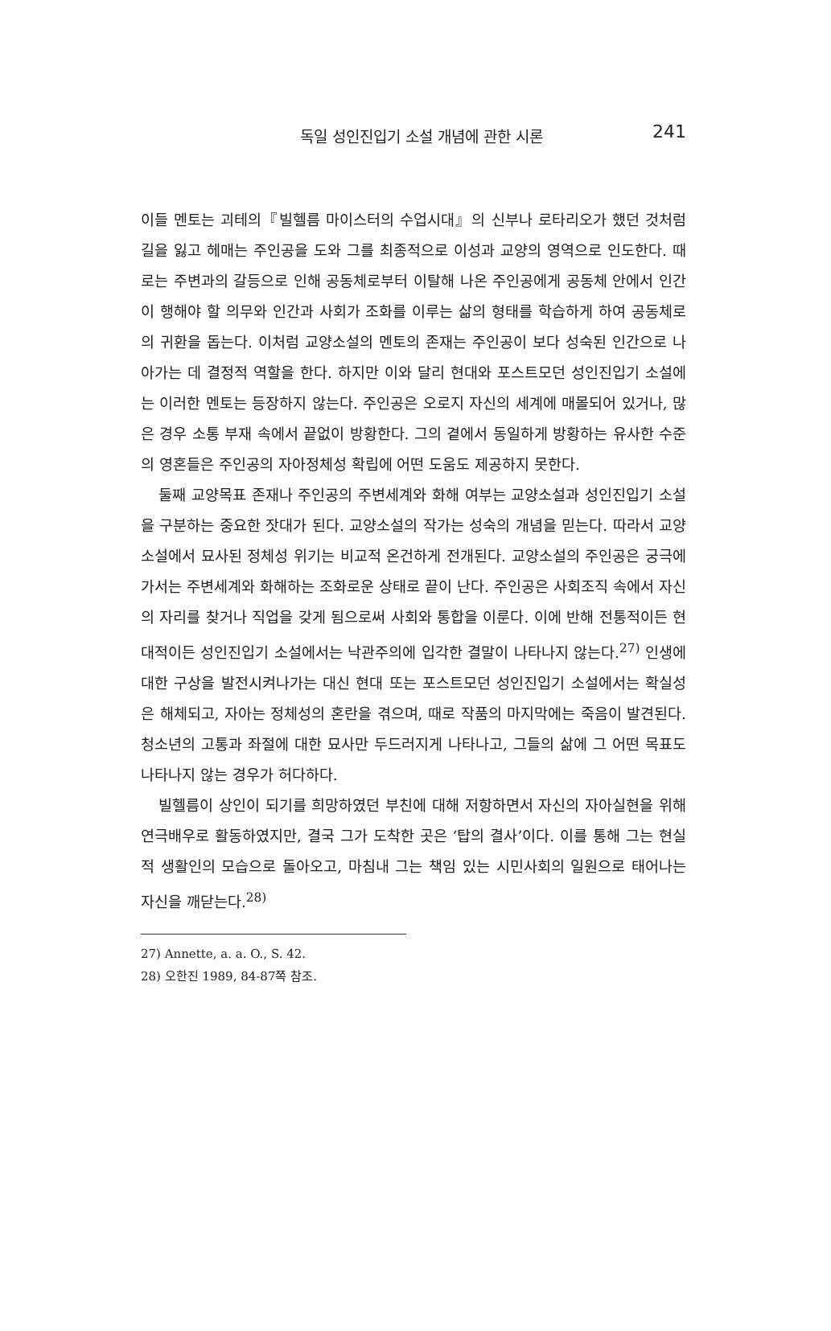독일 성인진입기 소설 개념에 관한 시론 241
이들 멘토는 괴테의『빌헬름 마이스터의 수업시대』의 신부나 로타리오가 했던 것처럼 길을 잃고 헤매는 주인공을 도와 그를 최종적으로 이성과 교양의 영역으로 인도한다. 때로는 주변과의 갈등으로 인해 공동체로부터 이탈해 나온 주인공에게 공동체 안에서 인간이 행해야 할 의무와 인간과 사회가 조화를 이루는 삶의 형태를 학습하게 하여 공동체로의 귀환을 돕는다. 이처럼 교양소설의 멘토의 존재는 주인공이 보다 성숙된 인간으로 나아가는 데 결정적 역할을 한다. 하지만 이와 달리 현대와 포스트모던 성인진입기 소설에는 이러한 멘토는 등장하지 않는다. 주인공은 오로지 자신의 세계에 매몰되어 있거나, 많은 경우 소통 부재 속에서 끝없이 방황한다. 그의 곁에서 동일하게 방황하는 유사한 수준의 영혼들은 주인공의 자아정체성 확립에 어떤 도움도 제공하지 못한다.
둘째 교양목표 존재나 주인공의 주변세계와 화해 여부는 교양소설과 성인진입기 소설을 구분하는 중요한 잣대가 된다. 교양소설의 작가는 성숙의 개념을 믿는다. 따라서 교양소설에서 묘사된 정체성 위기는 비교적 온건하게 전개된다. 교양소설의 주인공은 궁극에 가서는 주변세계와 화해하는 조화로운 상태로 끝이 난다. 주인공은 사회조직 속에서 자신의 자리를 찾거나 직업을 갖게 됨으로써 사회와 통합을 이룬다. 이에 반해 전통적이든 현대적이든 성인진입기 소설에서는 낙관주의에 입각한 결말이 나타나지 않는다.<sup>27)</sup> 인생에 대한 구상을 발전시켜나가는 대신 현대 또는 포스트모던 성인진입기 소설에서는 확실성은 해체되고, 자아는 정체성의 혼란을 겪으며, 때로 작품의 마지막에는 죽음이 발견된다. 청소년의 고통과 좌절에 대한 묘사만 두드러지게 나타나고, 그들의 삶에 그 어떤 목표도 나타나지 않는 경우가 허다하다.
빌헬름이 상인이 되기를 희망하였던 부친에 대해 저항하면서 자신의 자아실현을 위해 연극배우로 활동하였지만, 결국 그가 도착한 곳은 ‘탑의 결사’이다. 이를 통해 그는 현실적 생활인의 모습으로 돌아오고, 마침내 그는 책임 있는 시민사회의 일원으로 태어나는 자신을 깨닫는다.<sup>28)</sup>
27) Annette, a. a. O., S. 42.
28) 오한진 1989, 84-87쪽 참조.